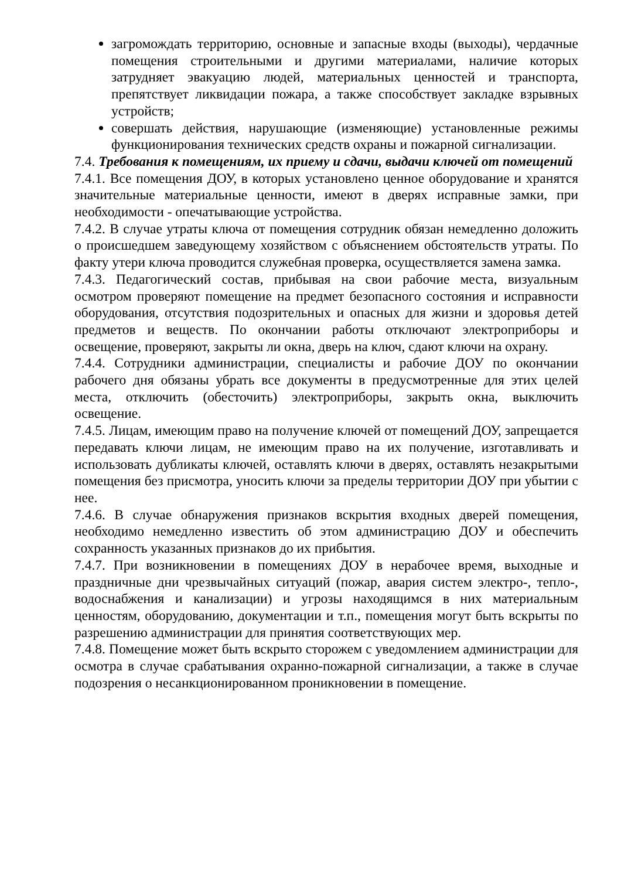загромождать территорию, основные и запасные входы (выходы), чердачные помещения строительными и другими материалами, наличие которых затрудняет эвакуацию людей, материальных ценностей и транспорта, препятствует ликвидации пожара, а также способствует закладке взрывных устройств;
совершать действия, нарушающие (изменяющие) установленные режимы функционирования технических средств охраны и пожарной сигнализации.
7.4. Требования к помещениям, их приему и сдачи, выдачи ключей от помещений
7.4.1. Все помещения ДОУ, в которых установлено ценное оборудование и хранятся значительные материальные ценности, имеют в дверях исправные замки, при необходимости - опечатывающие устройства.
7.4.2. В случае утраты ключа от помещения сотрудник обязан немедленно доложить о происшедшем заведующему хозяйством с объяснением обстоятельств утраты. По факту утери ключа проводится служебная проверка, осуществляется замена замка.
7.4.3. Педагогический состав, прибывая на свои рабочие места, визуальным осмотром проверяют помещение на предмет безопасного состояния и исправности оборудования, отсутствия подозрительных и опасных для жизни и здоровья детей предметов и веществ. По окончании работы отключают электроприборы и освещение, проверяют, закрыты ли окна, дверь на ключ, сдают ключи на охрану.
7.4.4. Сотрудники администрации, специалисты и рабочие ДОУ по окончании рабочего дня обязаны убрать все документы в предусмотренные для этих целей места, отключить (обесточить) электроприборы, закрыть окна, выключить освещение.
7.4.5. Лицам, имеющим право на получение ключей от помещений ДОУ, запрещается передавать ключи лицам, не имеющим право на их получение, изготавливать и использовать дубликаты ключей, оставлять ключи в дверях, оставлять незакрытыми помещения без присмотра, уносить ключи за пределы территории ДОУ при убытии с нее.
7.4.6. В случае обнаружения признаков вскрытия входных дверей помещения, необходимо немедленно известить об этом администрацию ДОУ и обеспечить сохранность указанных признаков до их прибытия.
7.4.7. При возникновении в помещениях ДОУ в нерабочее время, выходные и праздничные дни чрезвычайных ситуаций (пожар, авария систем электро-, тепло-, водоснабжения и канализации) и угрозы находящимся в них материальным ценностям, оборудованию, документации и т.п., помещения могут быть вскрыты по разрешению администрации для принятия соответствующих мер.
7.4.8. Помещение может быть вскрыто сторожем с уведомлением администрации для осмотра в случае срабатывания охранно-пожарной сигнализации, а также в случае подозрения о несанкционированном проникновении в помещение.